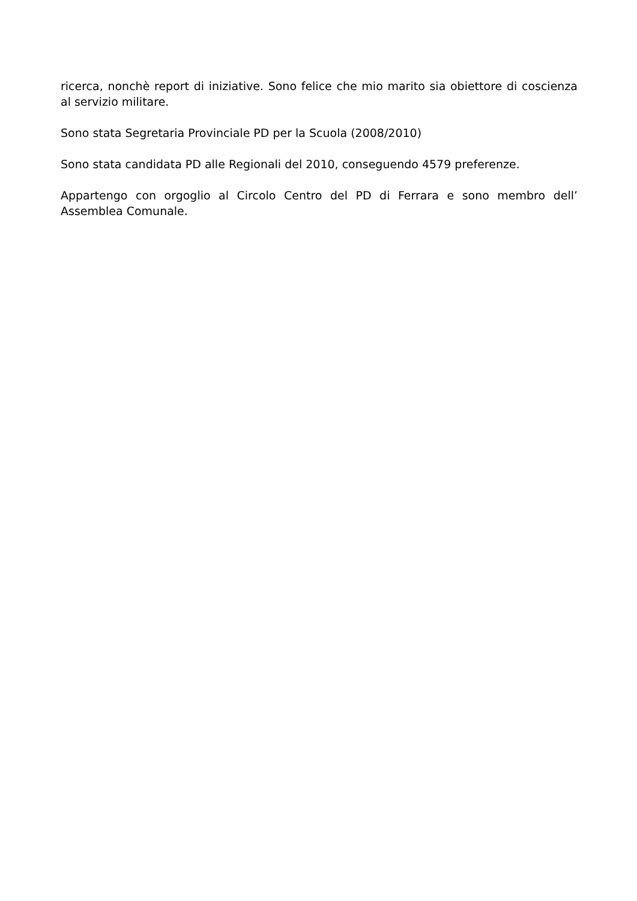ricerca, nonchè report di iniziative. Sono felice che mio marito sia obiettore di coscienza al servizio militare.
Sono stata Segretaria Provinciale PD per la Scuola (2008/2010)
Sono stata candidata PD alle Regionali del 2010, conseguendo 4579 preferenze.
Appartengo con orgoglio al Circolo Centro del PD di Ferrara e sono membro dell’ Assemblea Comunale.